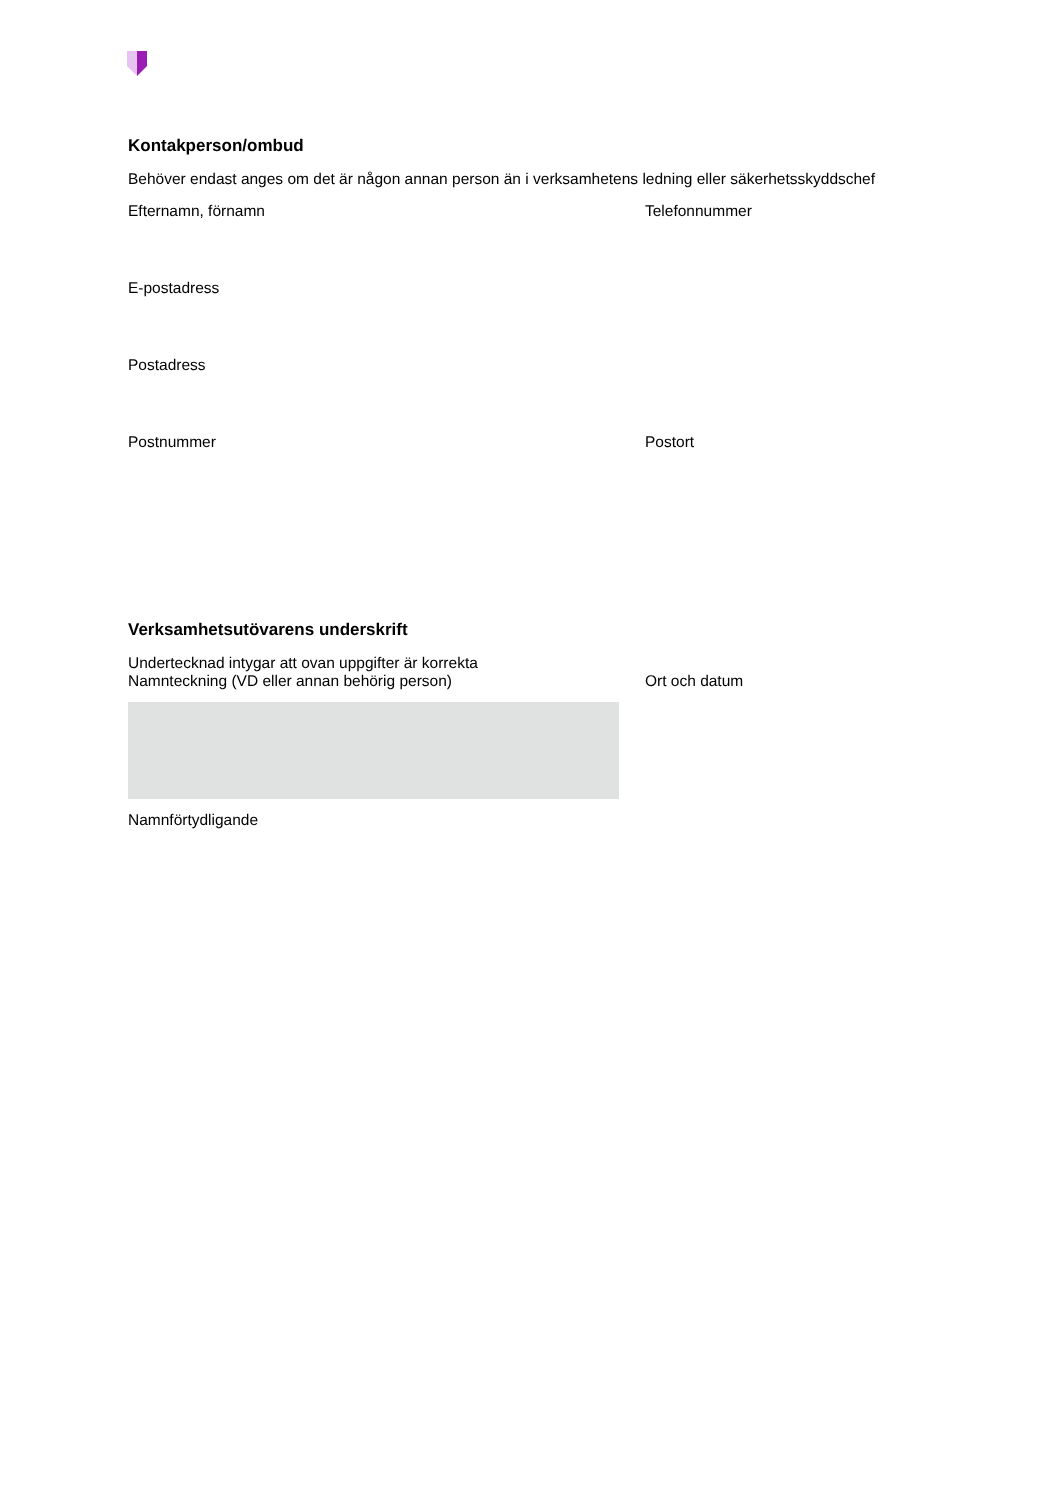Kontakperson/ombud
Behöver endast anges om det är någon annan person än i verksamhetens ledning eller säkerhetsskyddschef
Efternamn, förnamn Telefonnummer
E-postadress
Postadress
Postnummer Postort
Verksamhetsutövarens underskrift
Undertecknad intygar att ovan uppgifter är korrekta
Namnteckning (VD eller annan behörig person) Ort och datum
Namnförtydligande